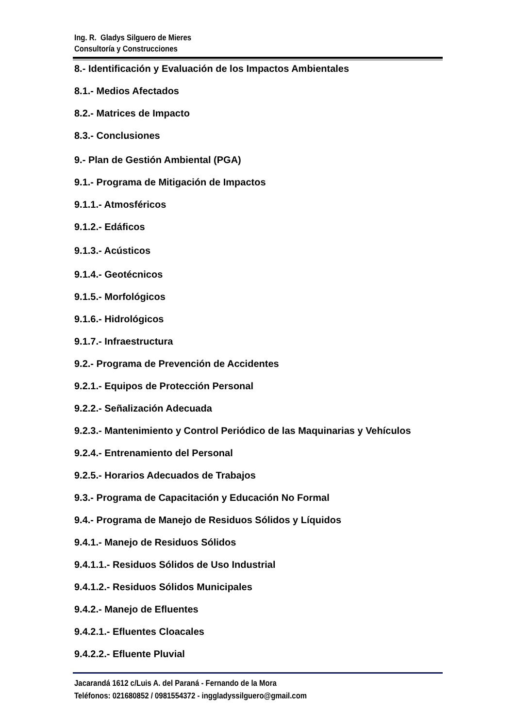Ing. R. Gladys Silguero de Mieres
Consultoría y Construcciones
8.- Identificación y Evaluación de los Impactos Ambientales
8.1.- Medios Afectados
8.2.- Matrices de Impacto
8.3.- Conclusiones
9.- Plan de Gestión Ambiental (PGA)
9.1.- Programa de Mitigación de Impactos
9.1.1.- Atmosféricos
9.1.2.- Edáficos
9.1.3.- Acústicos
9.1.4.- Geotécnicos
9.1.5.- Morfológicos
9.1.6.- Hidrológicos
9.1.7.- Infraestructura
9.2.- Programa de Prevención de Accidentes
9.2.1.- Equipos de Protección Personal
9.2.2.- Señalización Adecuada
9.2.3.- Mantenimiento y Control Periódico de las Maquinarias y Vehículos
9.2.4.- Entrenamiento del Personal
9.2.5.- Horarios Adecuados de Trabajos
9.3.- Programa de Capacitación y Educación No Formal
9.4.- Programa de Manejo de Residuos Sólidos y Líquidos
9.4.1.- Manejo de Residuos Sólidos
9.4.1.1.- Residuos Sólidos de Uso Industrial
9.4.1.2.- Residuos Sólidos Municipales
9.4.2.- Manejo de Efluentes
9.4.2.1.- Efluentes Cloacales
9.4.2.2.- Efluente Pluvial
Jacarandá 1612 c/Luis A. del Paraná - Fernando de la Mora
Teléfonos: 021680852 / 0981554372 - inggladyssilguero@gmail.com